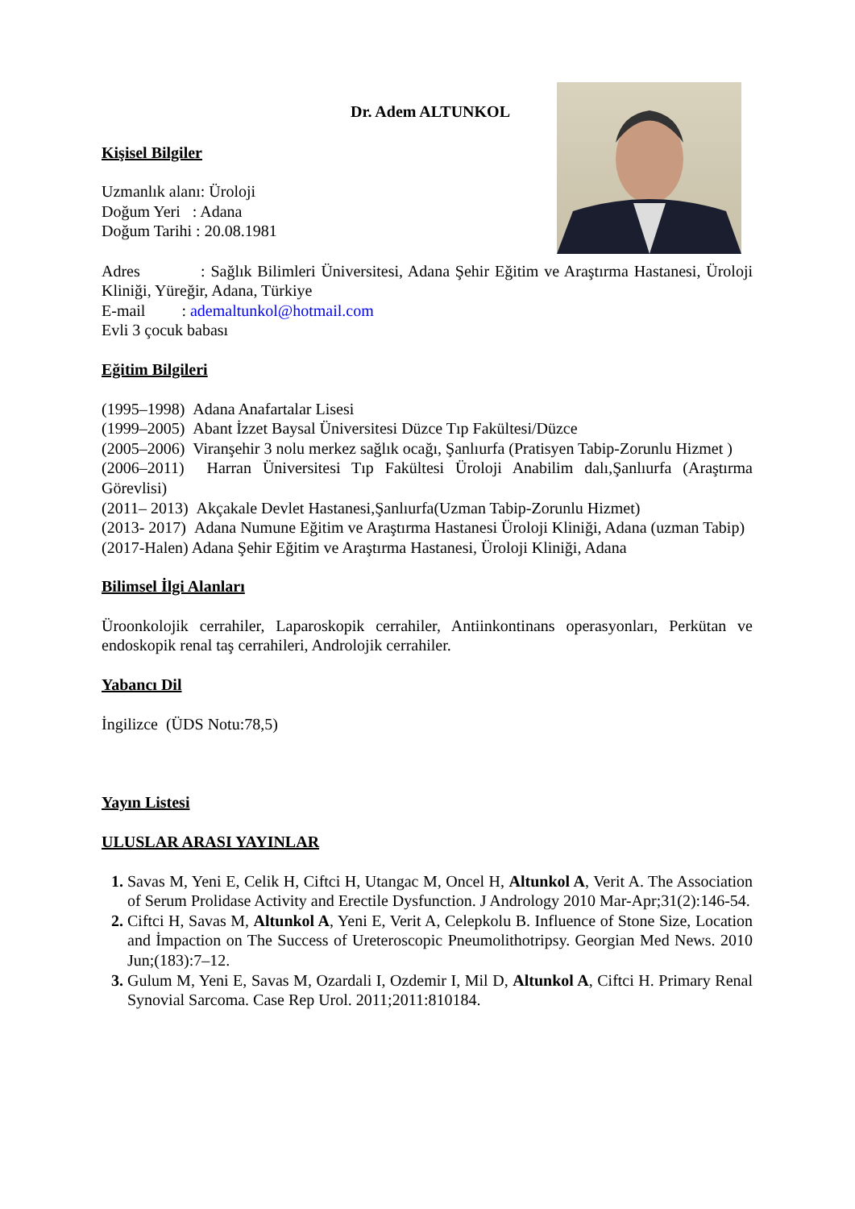Dr. Adem ALTUNKOL
Kişisel Bilgiler
Uzmanlık alanı: Üroloji
Doğum Yeri : Adana
Doğum Tarihi : 20.08.1981
Adres : Sağlık Bilimleri Üniversitesi, Adana Şehir Eğitim ve Araştırma Hastanesi, Üroloji Kliniği, Yüreğir, Adana, Türkiye
E-mail : ademaltunkol@hotmail.com
Evli 3 çocuk babası
Eğitim Bilgileri
(1995–1998) Adana Anafartalar Lisesi
(1999–2005) Abant İzzet Baysal Üniversitesi Düzce Tıp Fakültesi/Düzce
(2005–2006) Viranşehir 3 nolu merkez sağlık ocağı, Şanlıurfa (Pratisyen Tabip-Zorunlu Hizmet )
(2006–2011) Harran Üniversitesi Tıp Fakültesi Üroloji Anabilim dalı,Şanlıurfa (Araştırma Görevlisi)
(2011– 2013) Akçakale Devlet Hastanesi,Şanlıurfa(Uzman Tabip-Zorunlu Hizmet)
(2013- 2017) Adana Numune Eğitim ve Araştırma Hastanesi Üroloji Kliniği, Adana (uzman Tabip)
(2017-Halen) Adana Şehir Eğitim ve Araştırma Hastanesi, Üroloji Kliniği, Adana
Bilimsel İlgi Alanları
Üroonkolojik cerrahiler, Laparoskopik cerrahiler, Antiinkontinans operasyonları, Perkütan ve endoskopik renal taş cerrahileri, Androlojik cerrahiler.
Yabancı Dil
İngilizce (ÜDS Notu:78,5)
Yayın Listesi
ULUSLAR ARASI YAYINLAR
Savas M, Yeni E, Celik H, Ciftci H, Utangac M, Oncel H, Altunkol A, Verit A. The Association of Serum Prolidase Activity and Erectile Dysfunction. J Andrology 2010 Mar-Apr;31(2):146-54.
Ciftci H, Savas M, Altunkol A, Yeni E, Verit A, Celepkolu B. Influence of Stone Size, Location and İmpaction on The Success of Ureteroscopic Pneumolithotripsy. Georgian Med News. 2010 Jun;(183):7–12.
Gulum M, Yeni E, Savas M, Ozardali I, Ozdemir I, Mil D, Altunkol A, Ciftci H. Primary Renal Synovial Sarcoma. Case Rep Urol. 2011;2011:810184.